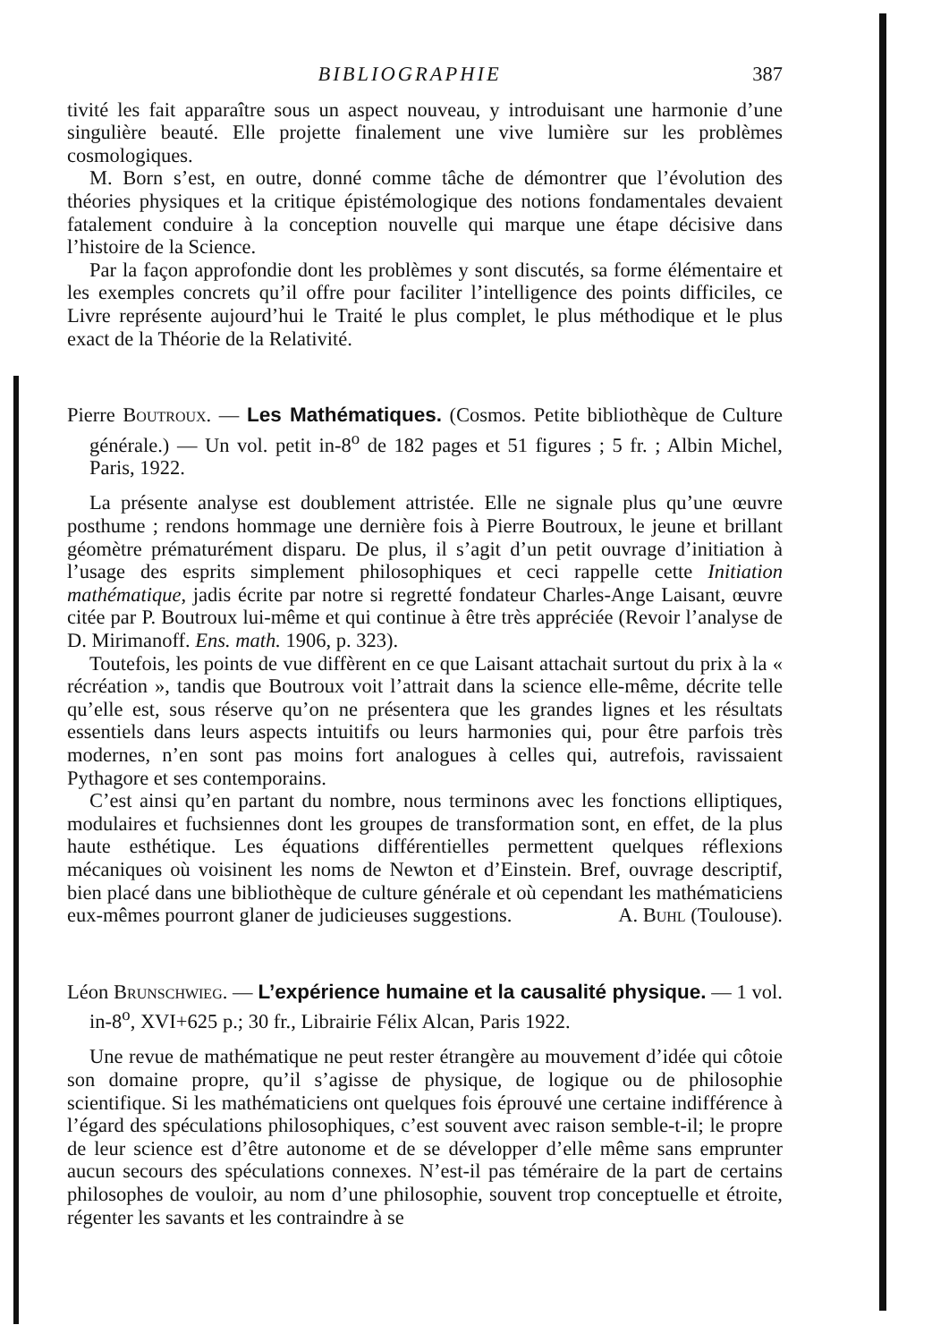BIBLIOGRAPHIE 387
tivité les fait apparaître sous un aspect nouveau, y introduisant une harmonie d’une singulière beauté. Elle projette finalement une vive lumière sur les problèmes cosmologiques.
M. Born s’est, en outre, donné comme tâche de démontrer que l’évolution des théories physiques et la critique épistémologique des notions fondamentales devaient fatalement conduire à la conception nouvelle qui marque une étape décisive dans l’histoire de la Science.
Par la façon approfondie dont les problèmes y sont discutés, sa forme élémentaire et les exemples concrets qu’il offre pour faciliter l’intelligence des points difficiles, ce Livre représente aujourd’hui le Traité le plus complet, le plus méthodique et le plus exact de la Théorie de la Relativité.
Pierre Boutroux. — Les Mathématiques. (Cosmos. Petite bibliothèque de Culture générale.) — Un vol. petit in-8<sup>o</sup> de 182 pages et 51 figures ; 5 fr. ; Albin Michel, Paris, 1922.
La présente analyse est doublement attristée. Elle ne signale plus qu’une œuvre posthume ; rendons hommage une dernière fois à Pierre Boutroux, le jeune et brillant géomètre prématurément disparu. De plus, il s’agit d’un petit ouvrage d’initiation à l’usage des esprits simplement philosophiques et ceci rappelle cette Initiation mathématique, jadis écrite par notre si regretté fondateur Charles-Ange Laisant, œuvre citée par P. Boutroux lui-même et qui continue à être très appréciée (Revoir l’analyse de D. Mirimanoff. Ens. math. 1906, p. 323).
Toutefois, les points de vue diffèrent en ce que Laisant attachait surtout du prix à la « récréation », tandis que Boutroux voit l’attrait dans la science elle-même, décrite telle qu’elle est, sous réserve qu’on ne présentera que les grandes lignes et les résultats essentiels dans leurs aspects intuitifs ou leurs harmonies qui, pour être parfois très modernes, n’en sont pas moins fort analogues à celles qui, autrefois, ravissaient Pythagore et ses contemporains.
C’est ainsi qu’en partant du nombre, nous terminons avec les fonctions elliptiques, modulaires et fuchsiennes dont les groupes de transformation sont, en effet, de la plus haute esthétique. Les équations différentielles permettent quelques réflexions mécaniques où voisinent les noms de Newton et d’Einstein. Bref, ouvrage descriptif, bien placé dans une bibliothèque de culture générale et où cependant les mathématiciens eux-mêmes pourront glaner de judicieuses suggestions. A. Buhl (Toulouse).
Léon Brunschwieg. — L’expérience humaine et la causalité physique. — 1 vol. in-8<sup>o</sup>, XVI+625 p.; 30 fr., Librairie Félix Alcan, Paris 1922.
Une revue de mathématique ne peut rester étrangère au mouvement d’idée qui côtoie son domaine propre, qu’il s’agisse de physique, de logique ou de philosophie scientifique. Si les mathématiciens ont quelques fois éprouvé une certaine indifférence à l’égard des spéculations philosophiques, c’est souvent avec raison semble-t-il; le propre de leur science est d’être autonome et de se développer d’elle même sans emprunter aucun secours des spéculations connexes. N’est-il pas téméraire de la part de certains philosophes de vouloir, au nom d’une philosophie, souvent trop conceptuelle et étroite, régenter les savants et les contraindre à se